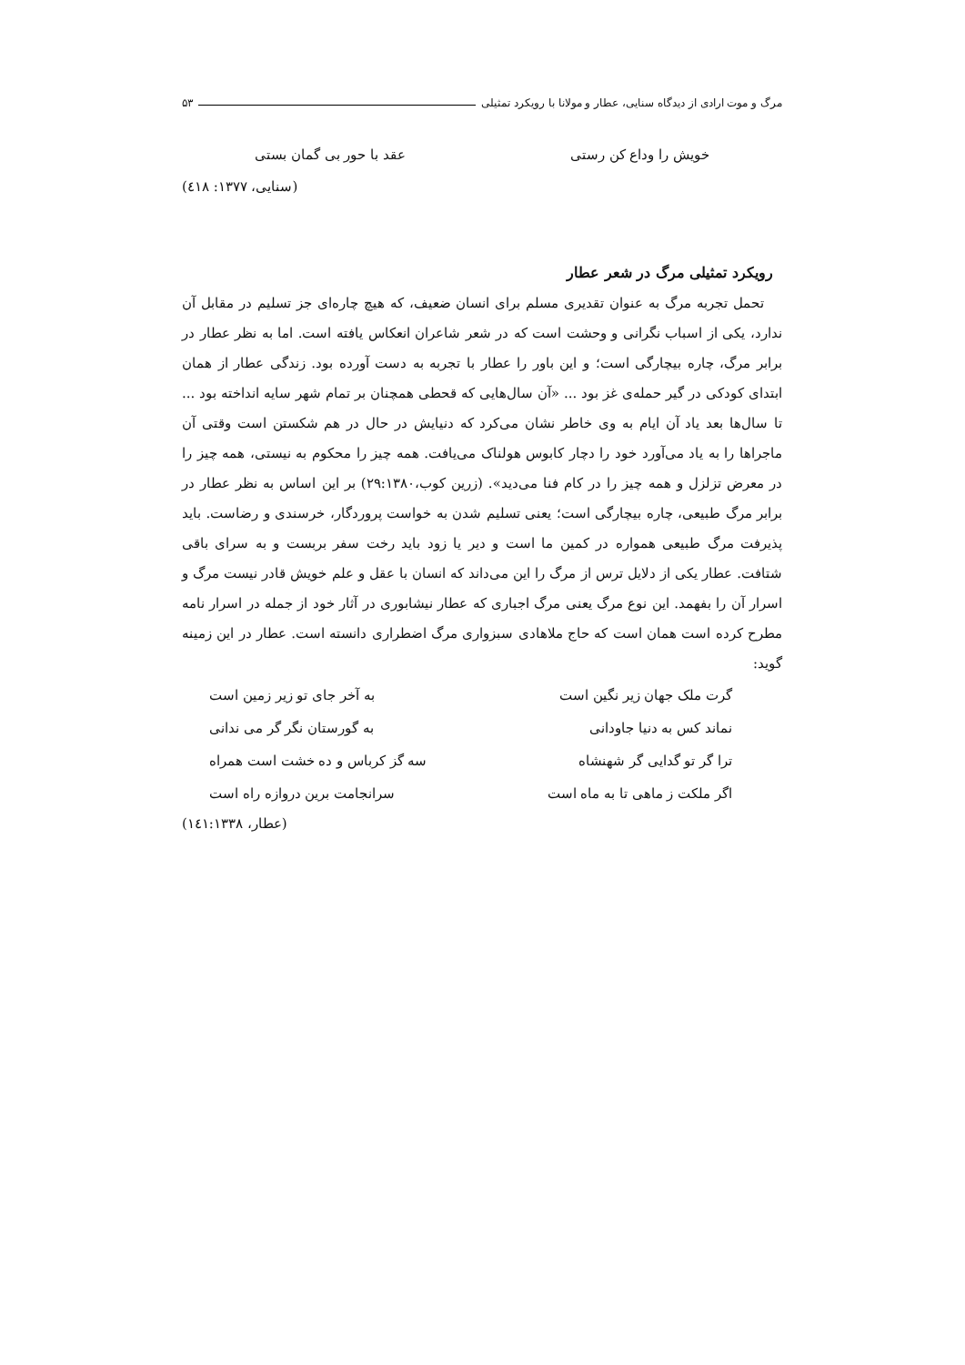مرگ و موت ارادی از دیدگاه سنایی، عطار و مولانا با رویکرد تمثیلی ۵۳
خویش را وداع کن رستی عقد با حور بی گمان بستی
(سنایی، ۱۳۷۷: ٤۱۸)
رویکرد تمثیلی مرگ در شعر عطار
تحمل تجربه مرگ به عنوان تقدیری مسلم برای انسان ضعیف، که هیچ چاره‌ای جز تسلیم در مقابل آن ندارد، یکی از اسباب نگرانی و وحشت است که در شعر شاعران انعکاس یافته است. اما به نظر عطار در برابر مرگ، چاره بیچارگی است؛ و این باور را عطار با تجربه به دست آورده بود. زندگی عطار از همان ابتدای کودکی در گیر حمله‌ی غز بود ... «آن سال‌هایی که قحطی همچنان بر تمام شهر سایه انداخته بود ... تا سال‌ها بعد یاد آن ایام به وی خاطر نشان می‌کرد که دنیایش در حال در هم شکستن است وقتی آن ماجراها را به یاد می‌آورد خود را دچار کابوس هولناک می‌یافت. همه چیز را محکوم به نیستی، همه چیز را در معرض تزلزل و همه چیز را در کام فنا می‌دید». (زرین کوب،۲۹:۱۳۸۰) بر این اساس به نظر عطار در برابر مرگ طبیعی، چاره بیچارگی است؛ یعنی تسلیم شدن به خواست پروردگار، خرسندی و رضاست. باید پذیرفت مرگ طبیعی همواره در کمین ما است و دیر یا زود باید رخت سفر بربست و به سرای باقی شتافت. عطار یکی از دلایل ترس از مرگ را این می‌داند که انسان با عقل و علم خویش قادر نیست مرگ و اسرار آن را بفهمد. این نوع مرگ یعنی مرگ اجباری که عطار نیشابوری در آثار خود از جمله در اسرار نامه مطرح کرده است همان است که حاج ملاهادی سبزواری مرگ اضطراری دانسته است. عطار در این زمینه گوید:
گرت ملک جهان زیر نگین است به آخر جای تو زیر زمین است
نماند کس به دنیا جاودانی به گورستان نگر گر می ندانی
ترا گر تو گدایی گر شهنشاه سه گز کرباس و ده خشت است همراه
اگر ملکت ز ماهی تا به ماه است سرانجامت برین دروازه راه است
(عطار، ۱٤۱:۱۳۳۸)